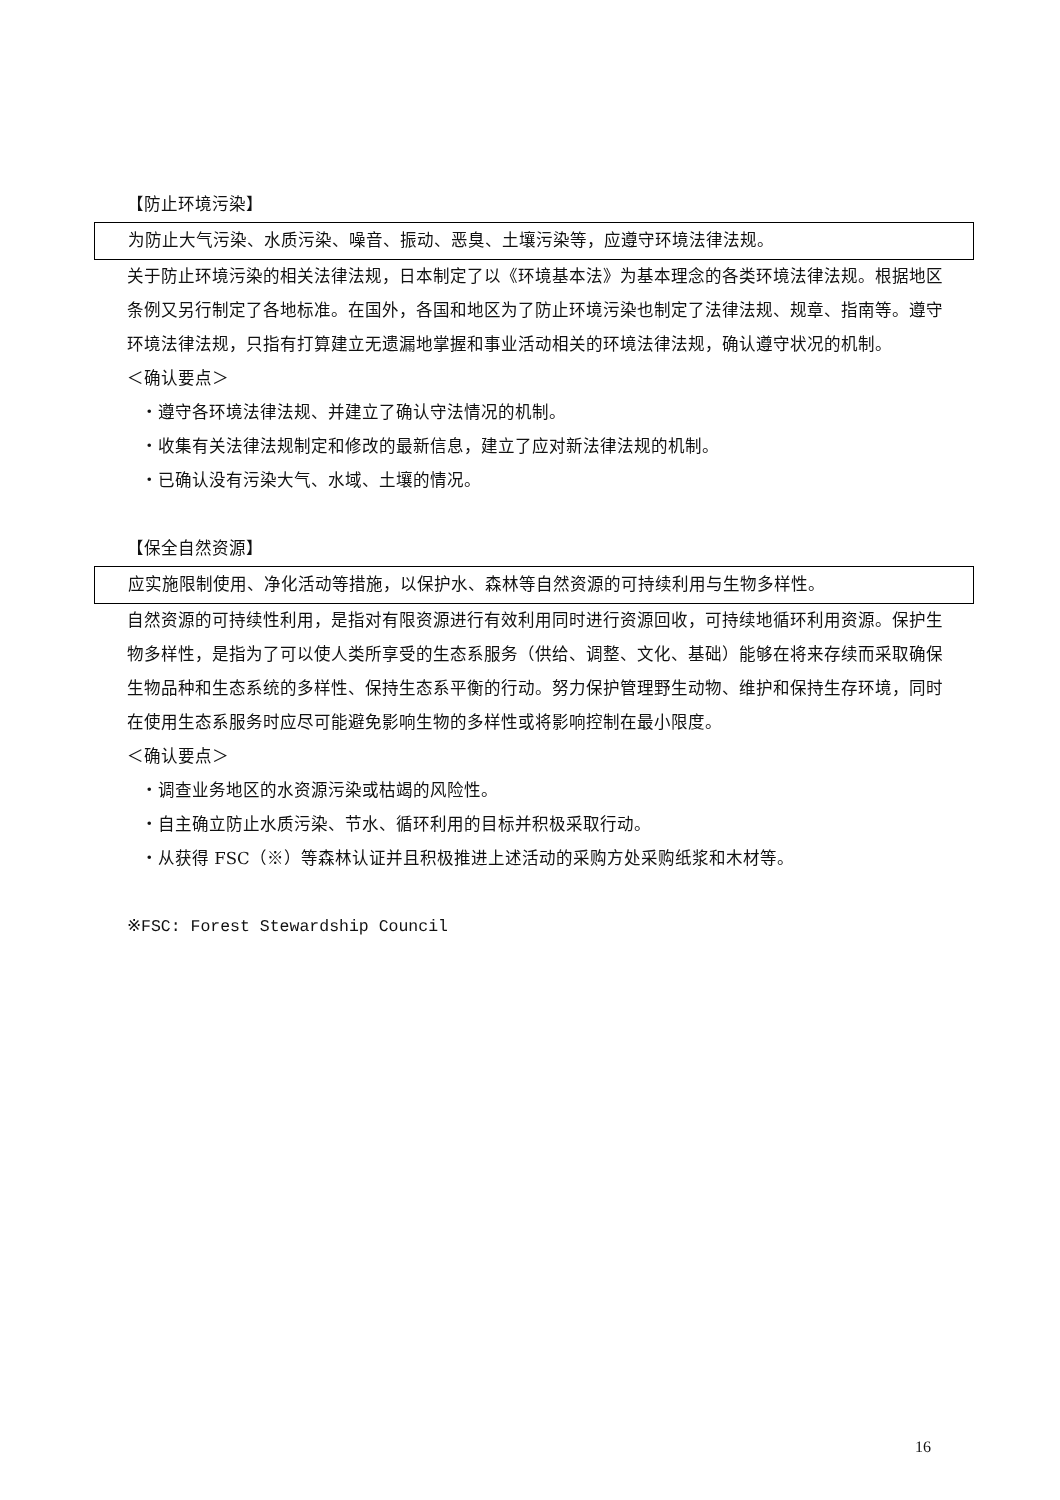【防止环境污染】
为防止大气污染、水质污染、噪音、振动、恶臭、土壤污染等，应遵守环境法律法规。
关于防止环境污染的相关法律法规，日本制定了以《环境基本法》为基本理念的各类环境法律法规。根据地区条例又另行制定了各地标准。在国外，各国和地区为了防止环境污染也制定了法律法规、规章、指南等。遵守环境法律法规，只指有打算建立无遗漏地掌握和事业活动相关的环境法律法规，确认遵守状况的机制。
＜确认要点＞
・遵守各环境法律法规、并建立了确认守法情况的机制。
・收集有关法律法规制定和修改的最新信息，建立了应对新法律法规的机制。
・已确认没有污染大气、水域、土壤的情况。
【保全自然资源】
应实施限制使用、净化活动等措施，以保护水、森林等自然资源的可持续利用与生物多样性。
自然资源的可持续性利用，是指对有限资源进行有效利用同时进行资源回收，可持续地循环利用资源。保护生物多样性，是指为了可以使人类所享受的生态系服务（供给、调整、文化、基础）能够在将来存续而采取确保生物品种和生态系统的多样性、保持生态系平衡的行动。努力保护管理野生动物、维护和保持生存环境，同时在使用生态系服务时应尽可能避免影响生物的多样性或将影响控制在最小限度。
＜确认要点＞
・调查业务地区的水资源污染或枯竭的风险性。
・自主确立防止水质污染、节水、循环利用的目标并积极采取行动。
・从获得 FSC（※）等森林认证并且积极推进上述活动的采购方处采购纸浆和木材等。
※FSC: Forest Stewardship Council
16